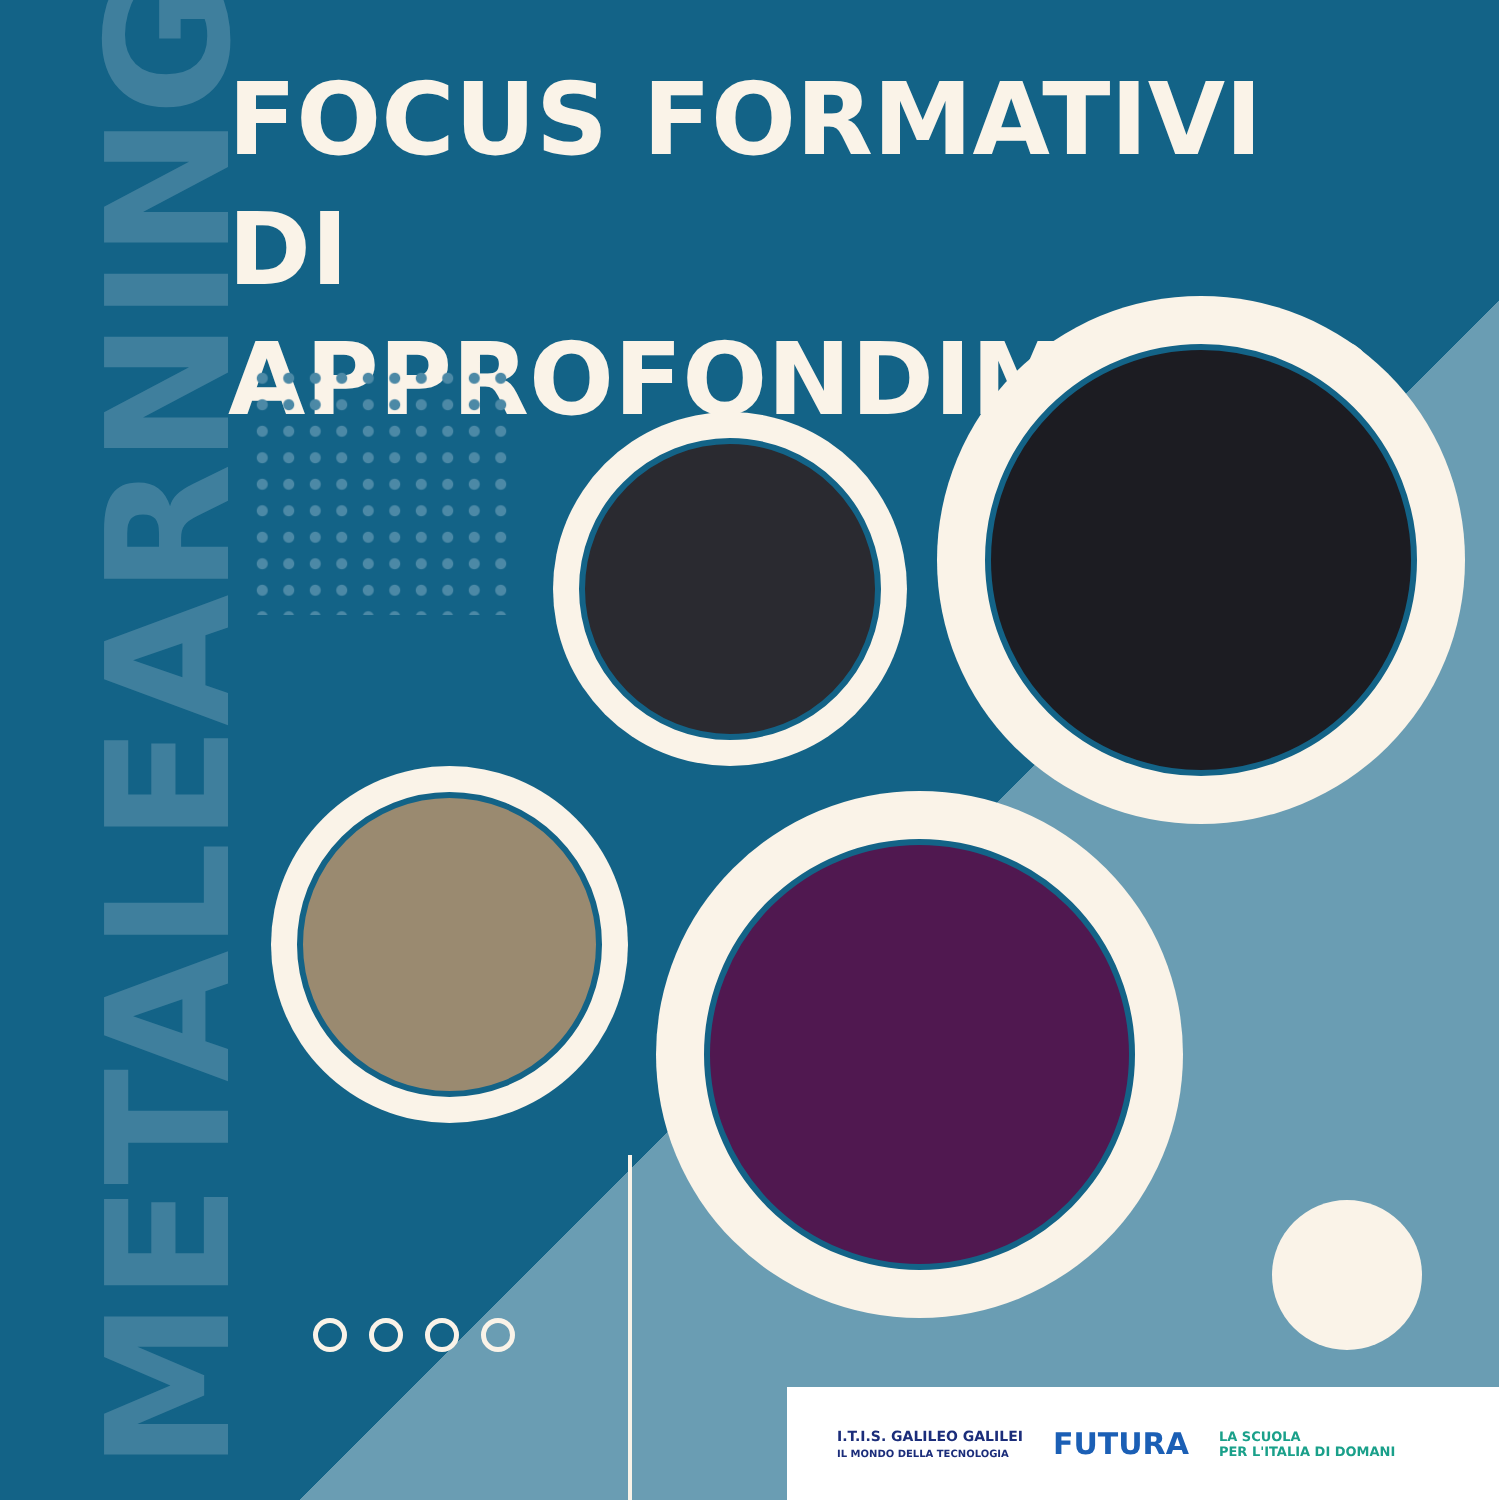METALEARNING
FOCUS FORMATIVI
DI APPROFONDIMENTO
I.T.I.S. GALILEO GALILEI
IL MONDO DELLA TECNOLOGIA
FUTURA
LA SCUOLA
PER L'ITALIA DI DOMANI